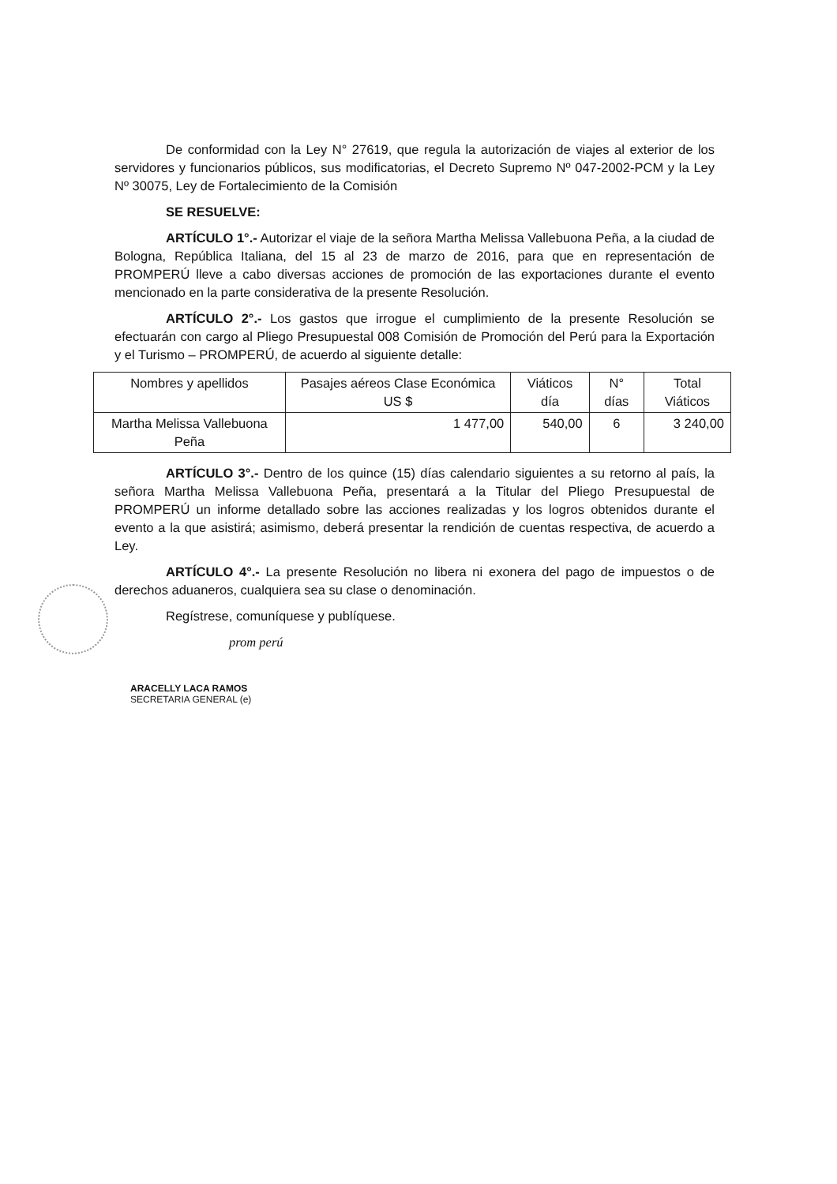De conformidad con la Ley N° 27619, que regula la autorización de viajes al exterior de los servidores y funcionarios públicos, sus modificatorias, el Decreto Supremo Nº 047-2002-PCM y la Ley Nº 30075, Ley de Fortalecimiento de la Comisión
SE RESUELVE:
ARTÍCULO 1°.- Autorizar el viaje de la señora Martha Melissa Vallebuona Peña, a la ciudad de Bologna, República Italiana, del 15 al 23 de marzo de 2016, para que en representación de PROMPERÚ lleve a cabo diversas acciones de promoción de las exportaciones durante el evento mencionado en la parte considerativa de la presente Resolución.
ARTÍCULO 2°.- Los gastos que irrogue el cumplimiento de la presente Resolución se efectuarán con cargo al Pliego Presupuestal 008 Comisión de Promoción del Perú para la Exportación y el Turismo – PROMPERÚ, de acuerdo al siguiente detalle:
| Nombres y apellidos | Pasajes aéreos Clase Económica US $ | Viáticos día | N° días | Total Viáticos |
| --- | --- | --- | --- | --- |
| Martha Melissa Vallebuona Peña | 1 477,00 | 540,00 | 6 | 3 240,00 |
ARTÍCULO 3°.- Dentro de los quince (15) días calendario siguientes a su retorno al país, la señora Martha Melissa Vallebuona Peña, presentará a la Titular del Pliego Presupuestal de PROMPERÚ un informe detallado sobre las acciones realizadas y los logros obtenidos durante el evento a la que asistirá; asimismo, deberá presentar la rendición de cuentas respectiva, de acuerdo a Ley.
ARTÍCULO 4°.- La presente Resolución no libera ni exonera del pago de impuestos o de derechos aduaneros, cualquiera sea su clase o denominación.
Regístrese, comuníquese y publíquese.
prom perú
ARACELLY LACA RAMOS
SECRETARIA GENERAL (e)